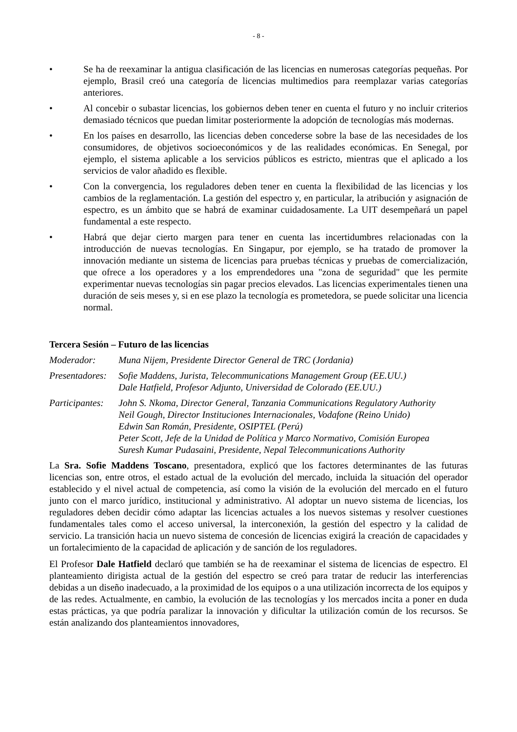- 8 -
• Se ha de reexaminar la antigua clasificación de las licencias en numerosas categorías pequeñas. Por ejemplo, Brasil creó una categoría de licencias multimedios para reemplazar varias categorías anteriores.
• Al concebir o subastar licencias, los gobiernos deben tener en cuenta el futuro y no incluir criterios demasiado técnicos que puedan limitar posteriormente la adopción de tecnologías más modernas.
• En los países en desarrollo, las licencias deben concederse sobre la base de las necesidades de los consumidores, de objetivos socioeconómicos y de las realidades económicas. En Senegal, por ejemplo, el sistema aplicable a los servicios públicos es estricto, mientras que el aplicado a los servicios de valor añadido es flexible.
• Con la convergencia, los reguladores deben tener en cuenta la flexibilidad de las licencias y los cambios de la reglamentación. La gestión del espectro y, en particular, la atribución y asignación de espectro, es un ámbito que se habrá de examinar cuidadosamente. La UIT desempeñará un papel fundamental a este respecto.
• Habrá que dejar cierto margen para tener en cuenta las incertidumbres relacionadas con la introducción de nuevas tecnologías. En Singapur, por ejemplo, se ha tratado de promover la innovación mediante un sistema de licencias para pruebas técnicas y pruebas de comercialización, que ofrece a los operadores y a los emprendedores una "zona de seguridad" que les permite experimentar nuevas tecnologías sin pagar precios elevados. Las licencias experimentales tienen una duración de seis meses y, si en ese plazo la tecnología es prometedora, se puede solicitar una licencia normal.
Tercera Sesión – Futuro de las licencias
Moderador: Muna Nijem, Presidente Director General de TRC (Jordania)
Presentadores:
Sofie Maddens, Jurista, Telecommunications Management Group (EE.UU.)
Dale Hatfield, Profesor Adjunto, Universidad de Colorado (EE.UU.)
Participantes:
John S. Nkoma, Director General, Tanzania Communications Regulatory Authority
Neil Gough, Director Instituciones Internacionales, Vodafone (Reino Unido)
Edwin San Román, Presidente, OSIPTEL (Perú)
Peter Scott, Jefe de la Unidad de Política y Marco Normativo, Comisión Europea
Suresh Kumar Pudasaini, Presidente, Nepal Telecommunications Authority
La Sra. Sofie Maddens Toscano, presentadora, explicó que los factores determinantes de las futuras licencias son, entre otros, el estado actual de la evolución del mercado, incluida la situación del operador establecido y el nivel actual de competencia, así como la visión de la evolución del mercado en el futuro junto con el marco jurídico, institucional y administrativo. Al adoptar un nuevo sistema de licencias, los reguladores deben decidir cómo adaptar las licencias actuales a los nuevos sistemas y resolver cuestiones fundamentales tales como el acceso universal, la interconexión, la gestión del espectro y la calidad de servicio. La transición hacia un nuevo sistema de concesión de licencias exigirá la creación de capacidades y un fortalecimiento de la capacidad de aplicación y de sanción de los reguladores.
El Profesor Dale Hatfield declaró que también se ha de reexaminar el sistema de licencias de espectro. El planteamiento dirigista actual de la gestión del espectro se creó para tratar de reducir las interferencias debidas a un diseño inadecuado, a la proximidad de los equipos o a una utilización incorrecta de los equipos y de las redes. Actualmente, en cambio, la evolución de las tecnologías y los mercados incita a poner en duda estas prácticas, ya que podría paralizar la innovación y dificultar la utilización común de los recursos. Se están analizando dos planteamientos innovadores,